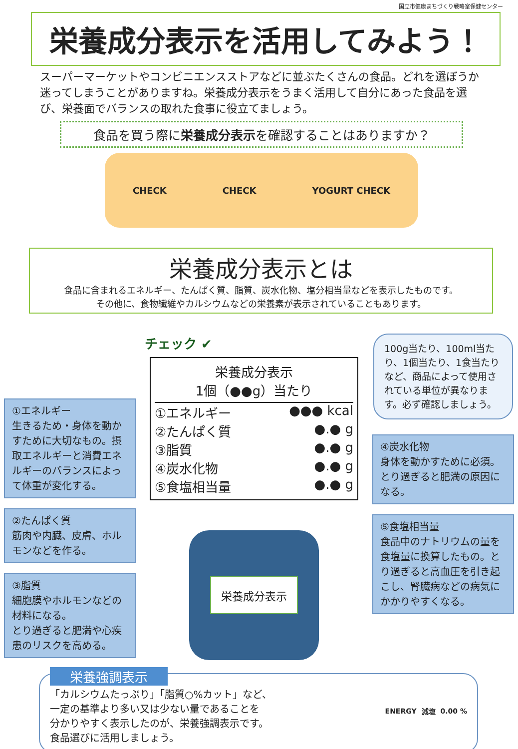国立市健康まちづくり戦略室保健センター
栄養成分表示を活用してみよう！
スーパーマーケットやコンビニエンスストアなどに並ぶたくさんの食品。どれを選ぼうか迷ってしまうことがありますね。栄養成分表示をうまく活用して自分にあった食品を選び、栄養面でバランスの取れた食事に役立てましょう。
食品を買う際に栄養成分表示を確認することはありますか？
CHECK CHECK YOGURT CHECK
栄養成分表示とは
食品に含まれるエネルギー、たんぱく質、脂質、炭水化物、塩分相当量などを表示したものです。
その他に、食物繊維やカルシウムなどの栄養素が表示されていることもあります。
①エネルギー
生きるため・身体を動かすために大切なもの。摂取エネルギーと消費エネルギーのバランスによって体重が変化する。
②たんぱく質
筋肉や内臓、皮膚、ホルモンなどを作る。
③脂質
細胞膜やホルモンなどの材料になる。
とり過ぎると肥満や心疾患のリスクを高める。
チェック ✔
栄養成分表示
1個（●●g）当たり
①エネルギー ●●● kcal
②たんぱく質 ●.● g
③脂質 ●.● g
④炭水化物 ●.● g
⑤食塩相当量 ●.● g
栄養成分表示
100g当たり、100ml当たり、1個当たり、1食当たりなど、商品によって使用されている単位が異なります。必ず確認しましょう。
④炭水化物
身体を動かすために必須。とり過ぎると肥満の原因になる。
⑤食塩相当量
食品中のナトリウムの量を食塩量に換算したもの。とり過ぎると高血圧を引き起こし、腎臓病などの病気にかかりやすくなる。
栄養強調表示
「カルシウムたっぷり」「脂質○%カット」など、
一定の基準より多い又は少ない量であることを
分かりやすく表示したのが、栄養強調表示です。
食品選びに活用しましょう。
ENERGY 減塩 0.00 %